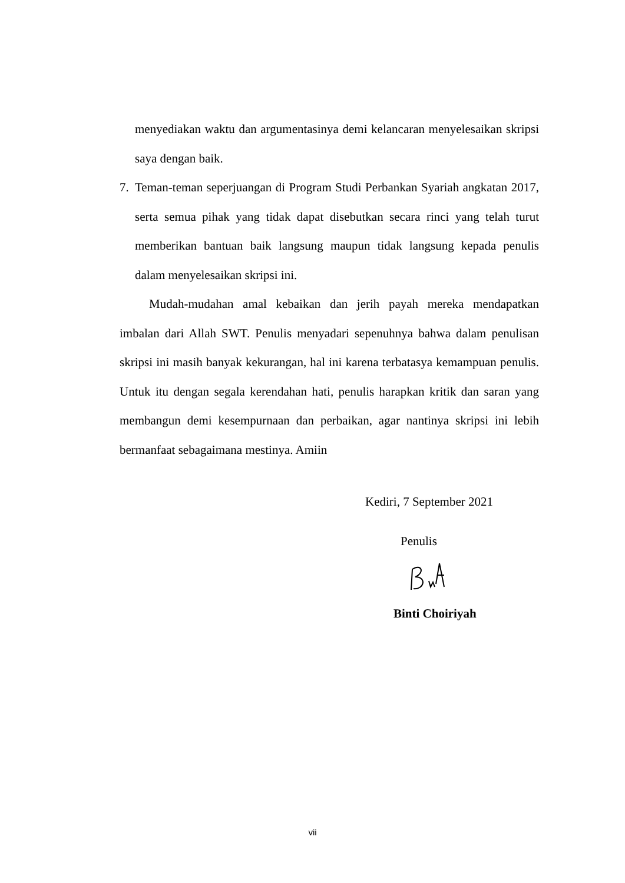menyediakan waktu dan argumentasinya demi kelancaran menyelesaikan skripsi saya dengan baik.
7. Teman-teman seperjuangan di Program Studi Perbankan Syariah angkatan 2017, serta semua pihak yang tidak dapat disebutkan secara rinci yang telah turut memberikan bantuan baik langsung maupun tidak langsung kepada penulis dalam menyelesaikan skripsi ini.
Mudah-mudahan amal kebaikan dan jerih payah mereka mendapatkan imbalan dari Allah SWT. Penulis menyadari sepenuhnya bahwa dalam penulisan skripsi ini masih banyak kekurangan, hal ini karena terbatasya kemampuan penulis. Untuk itu dengan segala kerendahan hati, penulis harapkan kritik dan saran yang membangun demi kesempurnaan dan perbaikan, agar nantinya skripsi ini lebih bermanfaat sebagaimana mestinya. Amiin
Kediri, 7 September 2021
Penulis
Binti Choiriyah
vii